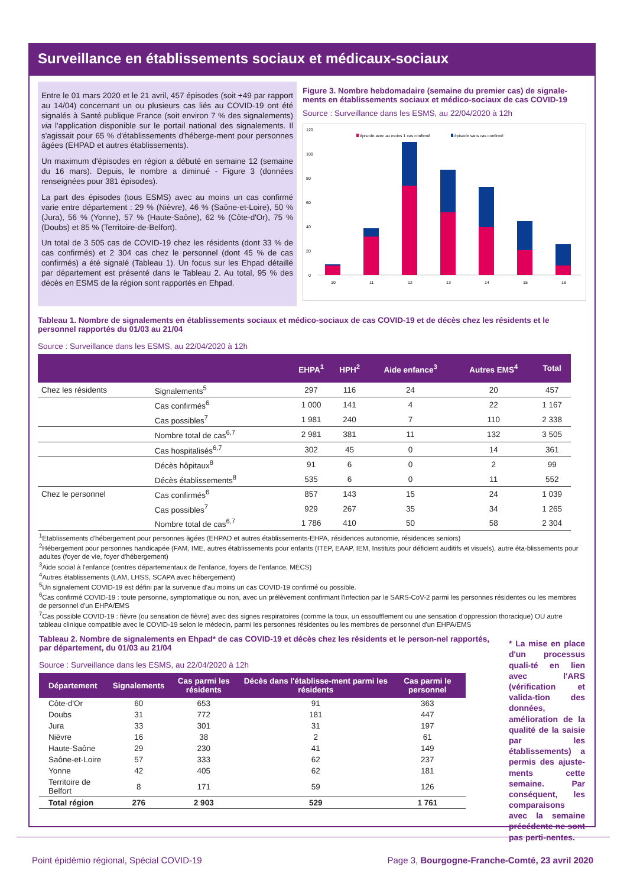Surveillance en établissements sociaux et médicaux-sociaux
Entre le 01 mars 2020 et le 21 avril, 457 épisodes (soit +49 par rapport au 14/04) concernant un ou plusieurs cas liés au COVID-19 ont été signalés à Santé publique France (soit environ 7 % des signalements) via l'application disponible sur le portail national des signalements. Il s'agissait pour 65 % d'établissements d'héberge-ment pour personnes âgées (EHPAD et autres établissements).
Un maximum d'épisodes en région a débuté en semaine 12 (semaine du 16 mars). Depuis, le nombre a diminué - Figure 3 (données renseignées pour 381 épisodes).
La part des épisodes (tous ESMS) avec au moins un cas confirmé varie entre département : 29 % (Nièvre), 46 % (Saône-et-Loire), 50 % (Jura), 56 % (Yonne), 57 % (Haute-Saône), 62 % (Côte-d'Or), 75 % (Doubs) et 85 % (Territoire-de-Belfort).
Un total de 3 505 cas de COVID-19 chez les résidents (dont 33 % de cas confirmés) et 2 304 cas chez le personnel (dont 45 % de cas confirmés) a été signalé (Tableau 1). Un focus sur les Ehpad détaillé par département est présenté dans le Tableau 2. Au total, 95 % des décès en ESMS de la région sont rapportés en Ehpad.
Figure 3. Nombre hebdomadaire (semaine du premier cas) de signale-ments en établissements sociaux et médico-sociaux de cas COVID-19
Source : Surveillance dans les ESMS, au 22/04/2020 à 12h
120
100
80
60
40
20
0
épisode avec au moins 1 cas confirmé
épisode sans cas confirmé
10
11
12
13
14
15
16
Tableau 1. Nombre de signalements en établissements sociaux et médico-sociaux de cas COVID-19 et de décès chez les résidents et le personnel rapportés du 01/03 au 21/04
Source : Surveillance dans les ESMS, au 22/04/2020 à 12h
| | | EHPA<sup>1</sup> | HPH<sup>2</sup> | Aide enfance<sup>3</sup> | Autres EMS<sup>4</sup> | Total |
| --- | --- | --- | --- | --- | --- | --- |
| Chez les résidents | Signalements<sup>5</sup> | 297 | 116 | 24 | 20 | 457 |
| | Cas confirmés<sup>6</sup> | 1 000 | 141 | 4 | 22 | 1 167 |
| | Cas possibles<sup>7</sup> | 1 981 | 240 | 7 | 110 | 2 338 |
| | Nombre total de cas<sup>6,7</sup> | 2 981 | 381 | 11 | 132 | 3 505 |
| | Cas hospitalisés<sup>6,7</sup> | 302 | 45 | 0 | 14 | 361 |
| | Décès hôpitaux<sup>8</sup> | 91 | 6 | 0 | 2 | 99 |
| | Décès établissements<sup>8</sup> | 535 | 6 | 0 | 11 | 552 |
| Chez le personnel | Cas confirmés<sup>6</sup> | 857 | 143 | 15 | 24 | 1 039 |
| | Cas possibles<sup>7</sup> | 929 | 267 | 35 | 34 | 1 265 |
| | Nombre total de cas<sup>6,7</sup> | 1 786 | 410 | 50 | 58 | 2 304 |
<sup>1</sup> Etablissements d'hébergement pour personnes âgées (EHPAD et autres établissements-EHPA, résidences autonomie, résidences seniors)
<sup>2</sup>Hébergement pour personnes handicapée (FAM, IME, autres établissements pour enfants (ITEP, EAAP, IEM, Instituts pour déficient auditifs et visuels), autre éta-blissements pour adultes (foyer de vie, foyer d'hébergement)
<sup>3</sup> Aide social à l'enfance (centres départementaux de l'enfance, foyers de l'enfance, MECS)
<sup>4</sup> Autres établissements (LAM, LHSS, SCAPA avec hébergement)
<sup>5</sup> Un signalement COVID-19 est défini par la survenue d'au moins un cas COVID-19 confirmé ou possible.
<sup>6</sup> Cas confirmé COVID-19 : toute personne, symptomatique ou non, avec un prélèvement confirmant l'infection par le SARS-CoV-2 parmi les personnes résidentes ou les membres de personnel d'un EHPA/EMS
<sup>7</sup> Cas possible COVID-19 : fièvre (ou sensation de fièvre) avec des signes respiratoires (comme la toux, un essoufflement ou une sensation d'oppression thoracique) OU autre tableau clinique compatible avec le COVID-19 selon le médecin, parmi les personnes résidentes ou les membres de personnel d'un EHPA/EMS
Tableau 2. Nombre de signalements en Ehpad* de cas COVID-19 et décès chez les résidents et le person-nel rapportés, par département, du 01/03 au 21/04
Source : Surveillance dans les ESMS, au 22/04/2020 à 12h
| Département | Signalements | Cas parmi les résidents | Décès dans l'établisse-ment parmi les résidents | Cas parmi le personnel |
| --- | --- | --- | --- | --- |
| Côte-d'Or | 60 | 653 | 91 | 363 |
| Doubs | 31 | 772 | 181 | 447 |
| Jura | 33 | 301 | 31 | 197 |
| Nièvre | 16 | 38 | 2 | 61 |
| Haute-Saône | 29 | 230 | 41 | 149 |
| Saône-et-Loire | 57 | 333 | 62 | 237 |
| Yonne | 42 | 405 | 62 | 181 |
| Territoire de Belfort | 8 | 171 | 59 | 126 |
| Total région | 276 | 2 903 | 529 | 1 761 |
* La mise en place d'un processus quali-té en lien avec l'ARS (vérification et valida-tion des données, amélioration de la qualité de la saisie par les établissements) a permis des ajuste-ments cette semaine. Par conséquent, les comparaisons avec la semaine précédente ne sont pas perti-nentes.
Point épidémio régional, Spécial COVID-19 Page 3, Bourgogne-Franche-Comté, 23 avril 2020